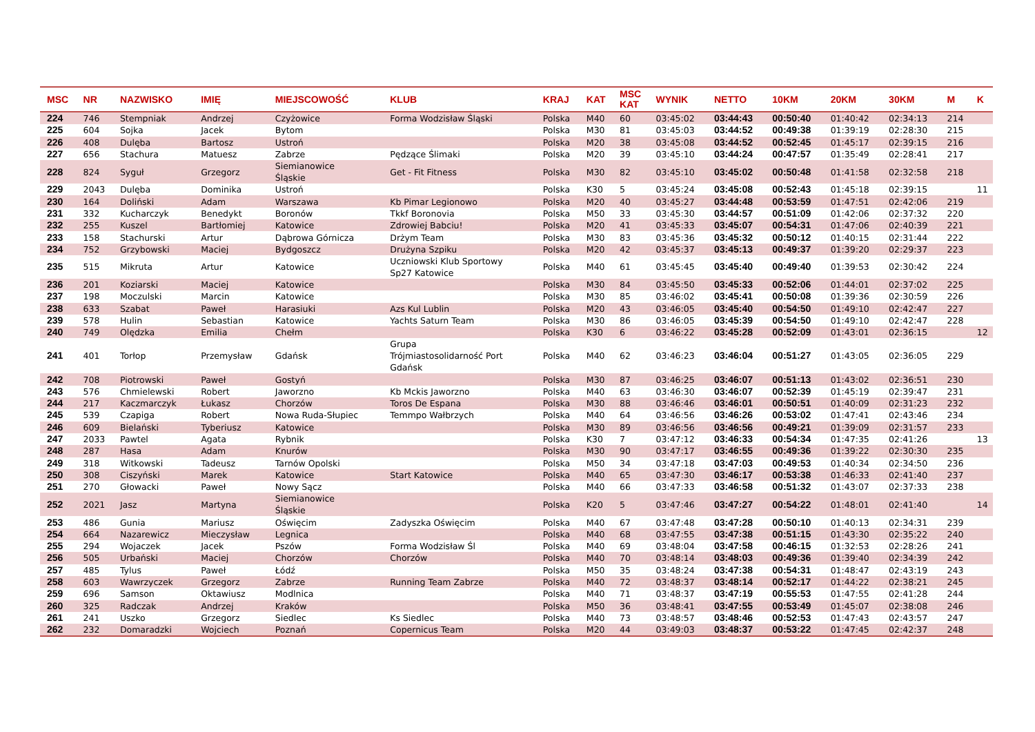| MSC | NR | NAZWISKO | IMIĘ | MIEJSCOWOŚĆ | KLUB | KRAJ | KAT | MSC KAT | WYNIK | NETTO | 10KM | 20KM | 30KM | M | K |
| --- | --- | --- | --- | --- | --- | --- | --- | --- | --- | --- | --- | --- | --- | --- | --- |
| 224 | 746 | Stempniak | Andrzej | Czyżowice | Forma Wodzisław Śląski | Polska | M40 | 60 | 03:45:02 | 03:44:43 | 00:50:40 | 01:40:42 | 02:34:13 | 214 | |
| 225 | 604 | Sojka | Jacek | Bytom | | Polska | M30 | 81 | 03:45:03 | 03:44:52 | 00:49:38 | 01:39:19 | 02:28:30 | 215 | |
| 226 | 408 | Dulęba | Bartosz | Ustroń | | Polska | M20 | 38 | 03:45:08 | 03:44:52 | 00:52:45 | 01:45:17 | 02:39:15 | 216 | |
| 227 | 656 | Stachura | Matuesz | Zabrze | Pędzące Ślimaki | Polska | M20 | 39 | 03:45:10 | 03:44:24 | 00:47:57 | 01:35:49 | 02:28:41 | 217 | |
| 228 | 824 | Syguł | Grzegorz | Siemianowice Śląskie | Get - Fit Fitness | Polska | M30 | 82 | 03:45:10 | 03:45:02 | 00:50:48 | 01:41:58 | 02:32:58 | 218 | |
| 229 | 2043 | Dulęba | Dominika | Ustroń | | Polska | K30 | 5 | 03:45:24 | 03:45:08 | 00:52:43 | 01:45:18 | 02:39:15 | | 11 |
| 230 | 164 | Doliński | Adam | Warszawa | Kb Pimar Legionowo | Polska | M20 | 40 | 03:45:27 | 03:44:48 | 00:53:59 | 01:47:51 | 02:42:06 | 219 | |
| 231 | 332 | Kucharczyk | Benedykt | Boronów | Tkkf Boronovia | Polska | M50 | 33 | 03:45:30 | 03:44:57 | 00:51:09 | 01:42:06 | 02:37:32 | 220 | |
| 232 | 255 | Kuszel | Bartłomiej | Katowice | Zdrowiej Babciu! | Polska | M20 | 41 | 03:45:33 | 03:45:07 | 00:54:31 | 01:47:06 | 02:40:39 | 221 | |
| 233 | 158 | Stachurski | Artur | Dąbrowa Górnicza | Drżym Team | Polska | M30 | 83 | 03:45:36 | 03:45:32 | 00:50:12 | 01:40:15 | 02:31:44 | 222 | |
| 234 | 752 | Grzybowski | Maciej | Bydgoszcz | Drużyna Szpiku | Polska | M20 | 42 | 03:45:37 | 03:45:13 | 00:49:37 | 01:39:20 | 02:29:37 | 223 | |
| 235 | 515 | Mikruta | Artur | Katowice | Uczniowski Klub Sportowy Sp27 Katowice | Polska | M40 | 61 | 03:45:45 | 03:45:40 | 00:49:40 | 01:39:53 | 02:30:42 | 224 | |
| 236 | 201 | Koziarski | Maciej | Katowice | | Polska | M30 | 84 | 03:45:50 | 03:45:33 | 00:52:06 | 01:44:01 | 02:37:02 | 225 | |
| 237 | 198 | Moczulski | Marcin | Katowice | | Polska | M30 | 85 | 03:46:02 | 03:45:41 | 00:50:08 | 01:39:36 | 02:30:59 | 226 | |
| 238 | 633 | Szabat | Paweł | Harasiuki | Azs Kul Lublin | Polska | M20 | 43 | 03:46:05 | 03:45:40 | 00:54:50 | 01:49:10 | 02:42:47 | 227 | |
| 239 | 578 | Hulin | Sebastian | Katowice | Yachts Saturn Team | Polska | M30 | 86 | 03:46:05 | 03:45:39 | 00:54:50 | 01:49:10 | 02:42:47 | 228 | |
| 240 | 749 | Olędzka | Emilia | Chełm | | Polska | K30 | 6 | 03:46:22 | 03:45:28 | 00:52:09 | 01:43:01 | 02:36:15 | | 12 |
| 241 | 401 | Torłop | Przemysław | Gdańsk | Grupa Trójmiastosolidarność Port Gdańsk | Polska | M40 | 62 | 03:46:23 | 03:46:04 | 00:51:27 | 01:43:05 | 02:36:05 | 229 | |
| 242 | 708 | Piotrowski | Paweł | Gostyń | | Polska | M30 | 87 | 03:46:25 | 03:46:07 | 00:51:13 | 01:43:02 | 02:36:51 | 230 | |
| 243 | 576 | Chmielewski | Robert | Jaworzno | Kb Mckis Jaworzno | Polska | M40 | 63 | 03:46:30 | 03:46:07 | 00:52:39 | 01:45:19 | 02:39:47 | 231 | |
| 244 | 217 | Kaczmarczyk | Łukasz | Chorzów | Toros De Espana | Polska | M30 | 88 | 03:46:46 | 03:46:01 | 00:50:51 | 01:40:09 | 02:31:23 | 232 | |
| 245 | 539 | Czapiga | Robert | Nowa Ruda-Słupiec | Temmpo Wałbrzych | Polska | M40 | 64 | 03:46:56 | 03:46:26 | 00:53:02 | 01:47:41 | 02:43:46 | 234 | |
| 246 | 609 | Bielański | Tyberiusz | Katowice | | Polska | M30 | 89 | 03:46:56 | 03:46:56 | 00:49:21 | 01:39:09 | 02:31:57 | 233 | |
| 247 | 2033 | Pawtel | Agata | Rybnik | | Polska | K30 | 7 | 03:47:12 | 03:46:33 | 00:54:34 | 01:47:35 | 02:41:26 | | 13 |
| 248 | 287 | Hasa | Adam | Knurów | | Polska | M30 | 90 | 03:47:17 | 03:46:55 | 00:49:36 | 01:39:22 | 02:30:30 | 235 | |
| 249 | 318 | Witkowski | Tadeusz | Tarnów Opolski | | Polska | M50 | 34 | 03:47:18 | 03:47:03 | 00:49:53 | 01:40:34 | 02:34:50 | 236 | |
| 250 | 308 | Ciszyński | Marek | Katowice | Start Katowice | Polska | M40 | 65 | 03:47:30 | 03:46:17 | 00:53:38 | 01:46:33 | 02:41:40 | 237 | |
| 251 | 270 | Głowacki | Paweł | Nowy Sącz | | Polska | M40 | 66 | 03:47:33 | 03:46:58 | 00:51:32 | 01:43:07 | 02:37:33 | 238 | |
| 252 | 2021 | Jasz | Martyna | Siemianowice Śląskie | | Polska | K20 | 5 | 03:47:46 | 03:47:27 | 00:54:22 | 01:48:01 | 02:41:40 | | 14 |
| 253 | 486 | Gunia | Mariusz | Oświęcim | Zadyszka Oświęcim | Polska | M40 | 67 | 03:47:48 | 03:47:28 | 00:50:10 | 01:40:13 | 02:34:31 | 239 | |
| 254 | 664 | Nazarewicz | Mieczysław | Legnica | | Polska | M40 | 68 | 03:47:55 | 03:47:38 | 00:51:15 | 01:43:30 | 02:35:22 | 240 | |
| 255 | 294 | Wojaczek | Jacek | Pszów | Forma Wodzisław Śl | Polska | M40 | 69 | 03:48:04 | 03:47:58 | 00:46:15 | 01:32:53 | 02:28:26 | 241 | |
| 256 | 505 | Urbański | Maciej | Chorzów | Chorzów | Polska | M40 | 70 | 03:48:14 | 03:48:03 | 00:49:36 | 01:39:40 | 02:34:39 | 242 | |
| 257 | 485 | Tylus | Paweł | Łódź | | Polska | M50 | 35 | 03:48:24 | 03:47:38 | 00:54:31 | 01:48:47 | 02:43:19 | 243 | |
| 258 | 603 | Wawrzyczek | Grzegorz | Zabrze | Running Team Zabrze | Polska | M40 | 72 | 03:48:37 | 03:48:14 | 00:52:17 | 01:44:22 | 02:38:21 | 245 | |
| 259 | 696 | Samson | Oktawiusz | Modlnica | | Polska | M40 | 71 | 03:48:37 | 03:47:19 | 00:55:53 | 01:47:55 | 02:41:28 | 244 | |
| 260 | 325 | Radczak | Andrzej | Kraków | | Polska | M50 | 36 | 03:48:41 | 03:47:55 | 00:53:49 | 01:45:07 | 02:38:08 | 246 | |
| 261 | 241 | Uszko | Grzegorz | Siedlec | Ks Siedlec | Polska | M40 | 73 | 03:48:57 | 03:48:46 | 00:52:53 | 01:47:43 | 02:43:57 | 247 | |
| 262 | 232 | Domaradzki | Wojciech | Poznań | Copernicus Team | Polska | M20 | 44 | 03:49:03 | 03:48:37 | 00:53:22 | 01:47:45 | 02:42:37 | 248 | |